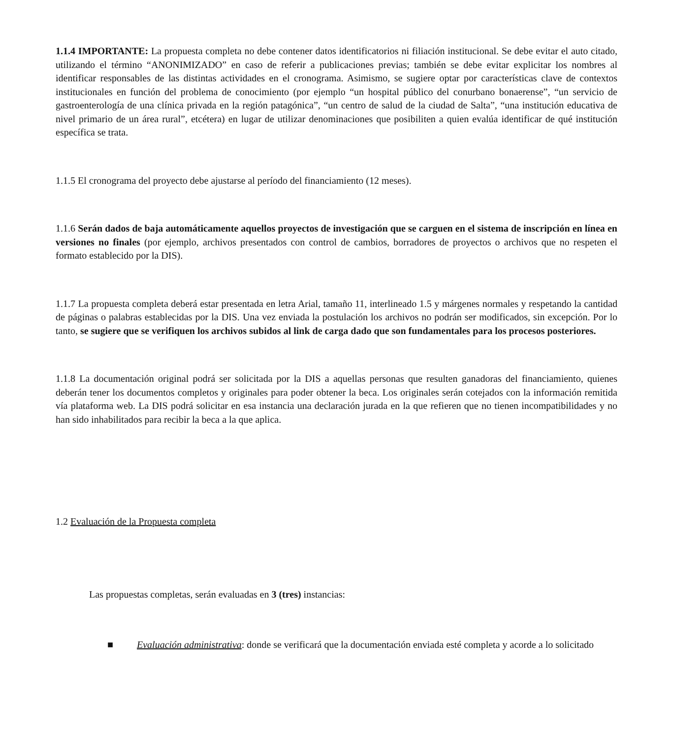1.1.4 IMPORTANTE: La propuesta completa no debe contener datos identificatorios ni filiación institucional. Se debe evitar el auto citado, utilizando el término “ANONIMIZADO” en caso de referir a publicaciones previas; también se debe evitar explicitar los nombres al identificar responsables de las distintas actividades en el cronograma. Asimismo, se sugiere optar por características clave de contextos institucionales en función del problema de conocimiento (por ejemplo “un hospital público del conurbano bonaerense”, “un servicio de gastroenterología de una clínica privada en la región patagónica”, “un centro de salud de la ciudad de Salta”, “una institución educativa de nivel primario de un área rural”, etcétera) en lugar de utilizar denominaciones que posibiliten a quien evalúa identificar de qué institución específica se trata.
1.1.5 El cronograma del proyecto debe ajustarse al período del financiamiento (12 meses).
1.1.6 Serán dados de baja automáticamente aquellos proyectos de investigación que se carguen en el sistema de inscripción en línea en versiones no finales (por ejemplo, archivos presentados con control de cambios, borradores de proyectos o archivos que no respeten el formato establecido por la DIS).
1.1.7 La propuesta completa deberá estar presentada en letra Arial, tamaño 11, interlineado 1.5 y márgenes normales y respetando la cantidad de páginas o palabras establecidas por la DIS. Una vez enviada la postulación los archivos no podrán ser modificados, sin excepción. Por lo tanto, se sugiere que se verifiquen los archivos subidos al link de carga dado que son fundamentales para los procesos posteriores.
1.1.8 La documentación original podrá ser solicitada por la DIS a aquellas personas que resulten ganadoras del financiamiento, quienes deberán tener los documentos completos y originales para poder obtener la beca. Los originales serán cotejados con la información remitida vía plataforma web. La DIS podrá solicitar en esa instancia una declaración jurada en la que refieren que no tienen incompatibilidades y no han sido inhabilitados para recibir la beca a la que aplica.
1.2 Evaluación de la Propuesta completa
Las propuestas completas, serán evaluadas en 3 (tres) instancias:
■ Evaluación administrativa: donde se verificará que la documentación enviada esté completa y acorde a lo solicitado